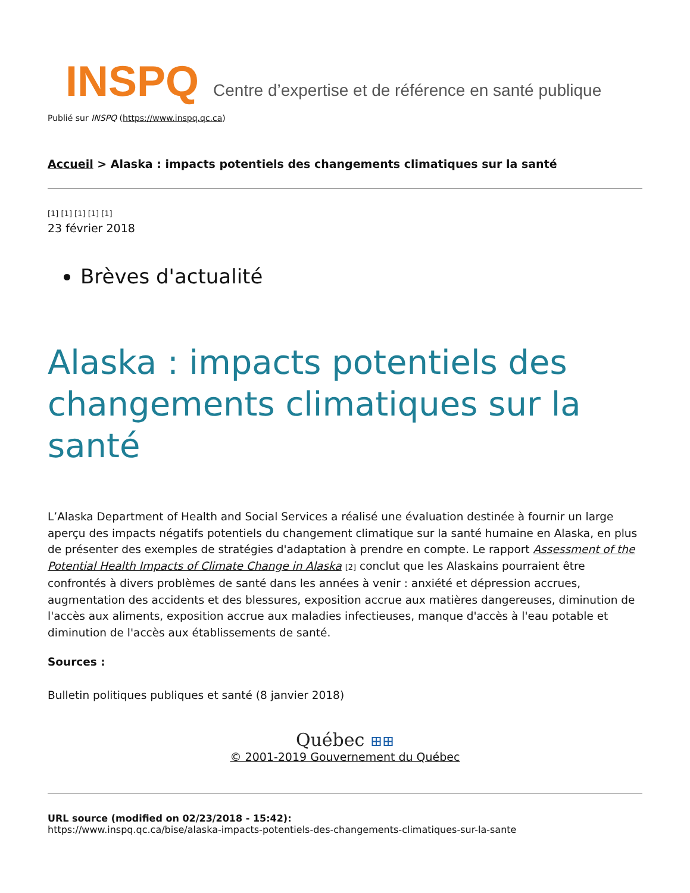INSPQ Centre d’expertise et de référence en santé publique
Publié sur INSPQ (https://www.inspq.qc.ca)
Accueil > Alaska : impacts potentiels des changements climatiques sur la santé
[1] [1] [1] [1] [1]
23 février 2018
Brèves d'actualité
Alaska : impacts potentiels des changements climatiques sur la santé
L’Alaska Department of Health and Social Services a réalisé une évaluation destinée à fournir un large aperçu des impacts négatifs potentiels du changement climatique sur la santé humaine en Alaska, en plus de présenter des exemples de stratégies d'adaptation à prendre en compte. Le rapport Assessment of the Potential Health Impacts of Climate Change in Alaska [2] conclut que les Alaskains pourraient être confrontés à divers problèmes de santé dans les années à venir : anxiété et dépression accrues, augmentation des accidents et des blessures, exposition accrue aux matières dangereuses, diminution de l'accès aux aliments, exposition accrue aux maladies infectieuses, manque d'accès à l'eau potable et diminution de l'accès aux établissements de santé.
Sources :
Bulletin politiques publiques et santé (8 janvier 2018)
Québec ⊞⊞
© 2001-2019 Gouvernement du Québec
URL source (modified on 02/23/2018 - 15:42):
https://www.inspq.qc.ca/bise/alaska-impacts-potentiels-des-changements-climatiques-sur-la-sante